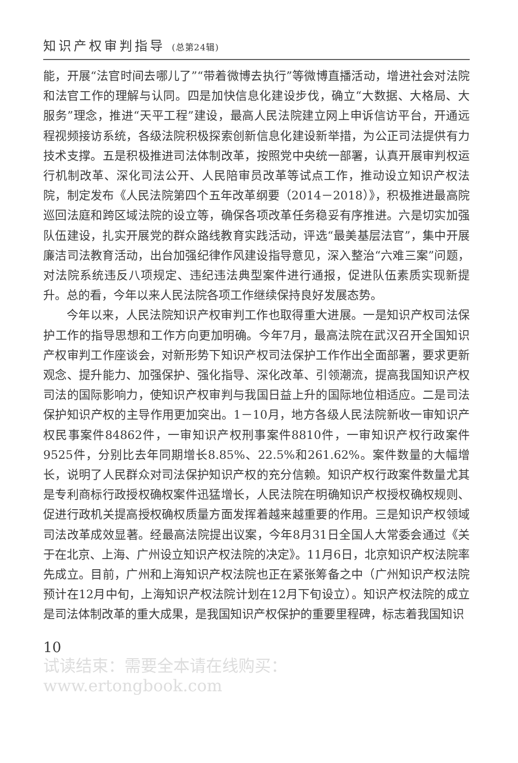知识产权审判指导 (总第24辑)
能，开展“法官时间去哪儿了”“带着微博去执行”等微博直播活动，增进社会对法院和法官工作的理解与认同。四是加快信息化建设步伐，确立“大数据、大格局、大服务”理念，推进“天平工程”建设，最高人民法院建立网上申诉信访平台，开通远程视频接访系统，各级法院积极探索创新信息化建设新举措，为公正司法提供有力技术支撑。五是积极推进司法体制改革，按照党中央统一部署，认真开展审判权运行机制改革、深化司法公开、人民陪审员改革等试点工作，推动设立知识产权法院，制定发布《人民法院第四个五年改革纲要（2014－2018）》，积极推进最高院巡回法庭和跨区域法院的设立等，确保各项改革任务稳妥有序推进。六是切实加强队伍建设，扎实开展党的群众路线教育实践活动，评选“最美基层法官”，集中开展廉洁司法教育活动，出台加强纪律作风建设指导意见，深入整治“六难三案”问题，对法院系统违反八项规定、违纪违法典型案件进行通报，促进队伍素质实现新提升。总的看，今年以来人民法院各项工作继续保持良好发展态势。
今年以来，人民法院知识产权审判工作也取得重大进展。一是知识产权司法保护工作的指导思想和工作方向更加明确。今年7月，最高法院在武汉召开全国知识产权审判工作座谈会，对新形势下知识产权司法保护工作作出全面部署，要求更新观念、提升能力、加强保护、强化指导、深化改革、引领潮流，提高我国知识产权司法的国际影响力，使知识产权审判与我国日益上升的国际地位相适应。二是司法保护知识产权的主导作用更加突出。1－10月，地方各级人民法院新收一审知识产权民事案件84862件，一审知识产权刑事案件8810件，一审知识产权行政案件9525件，分别比去年同期增长8.85%、22.5%和261.62%。案件数量的大幅增长，说明了人民群众对司法保护知识产权的充分信赖。知识产权行政案件数量尤其是专利商标行政授权确权案件迅猛增长，人民法院在明确知识产权授权确权规则、促进行政机关提高授权确权质量方面发挥着越来越重要的作用。三是知识产权领域司法改革成效显著。经最高法院提出议案，今年8月31日全国人大常委会通过《关于在北京、上海、广州设立知识产权法院的决定》。11月6日，北京知识产权法院率先成立。目前，广州和上海知识产权法院也正在紧张筹备之中（广州知识产权法院预计在12月中旬，上海知识产权法院计划在12月下旬设立）。知识产权法院的成立是司法体制改革的重大成果，是我国知识产权保护的重要里程碑，标志着我国知识
10
试读结束：需要全本请在线购买： www.ertongbook.com